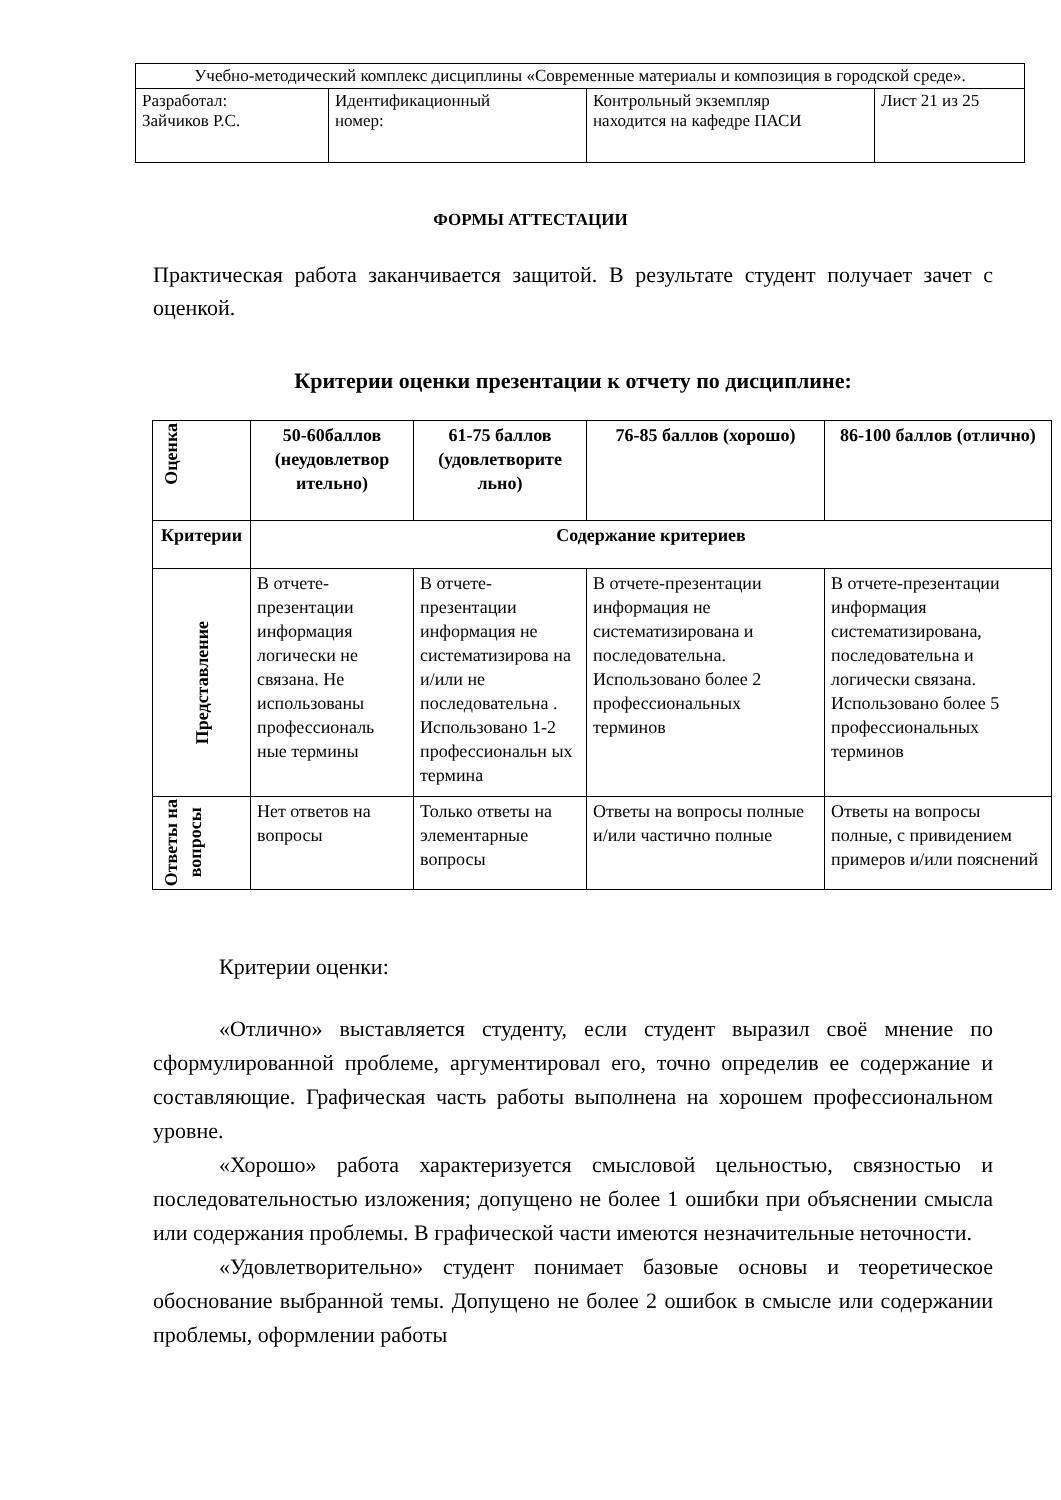| Учебно-методический комплекс дисциплины «Современные материалы и композиция в городской среде». | | | |
| Разработал: Зайчиков Р.С. | Идентификационный номер: | Контрольный экземпляр находится на кафедре ПАСИ | Лист 21 из 25 |
ФОРМЫ АТТЕСТАЦИИ
Практическая работа заканчивается защитой. В результате студент получает зачет с оценкой.
Критерии оценки презентации к отчету по дисциплине:
| Оценка | 50-60баллов (неудовлетвор ительно) | 61-75 баллов (удовлетворите льно) | 76-85 баллов (хорошо) | 86-100 баллов (отлично) |
| --- | --- | --- | --- | --- |
| Критерии | Содержание критериев | | | |
| Представление | В отчете-презентации информация логически не связана. Не использованы профессиональ ные термины | В отчете-презентации информация не систематизирова на и/или не последовательна . Использовано 1-2 профессиональн ых термина | В отчете-презентации информация не систематизирована и последовательна. Использовано более 2 профессиональных терминов | В отчете-презентации информация систематизирована, последовательна и логически связана. Использовано более 5 профессиональных терминов |
| Ответы на вопросы | Нет ответов на вопросы | Только ответы на элементарные вопросы | Ответы на вопросы полные и/или частично полные | Ответы на вопросы полные, с привидением примеров и/или пояснений |
Критерии оценки:
«Отлично» выставляется студенту, если студент выразил своё мнение по сформулированной проблеме, аргументировал его, точно определив ее содержание и составляющие. Графическая часть работы выполнена на хорошем профессиональном уровне.
«Хорошо» работа характеризуется смысловой цельностью, связностью и последовательностью изложения; допущено не более 1 ошибки при объяснении смысла или содержания проблемы. В графической части имеются незначительные неточности.
«Удовлетворительно» студент понимает базовые основы и теоретическое обоснование выбранной темы. Допущено не более 2 ошибок в смысле или содержании проблемы, оформлении работы